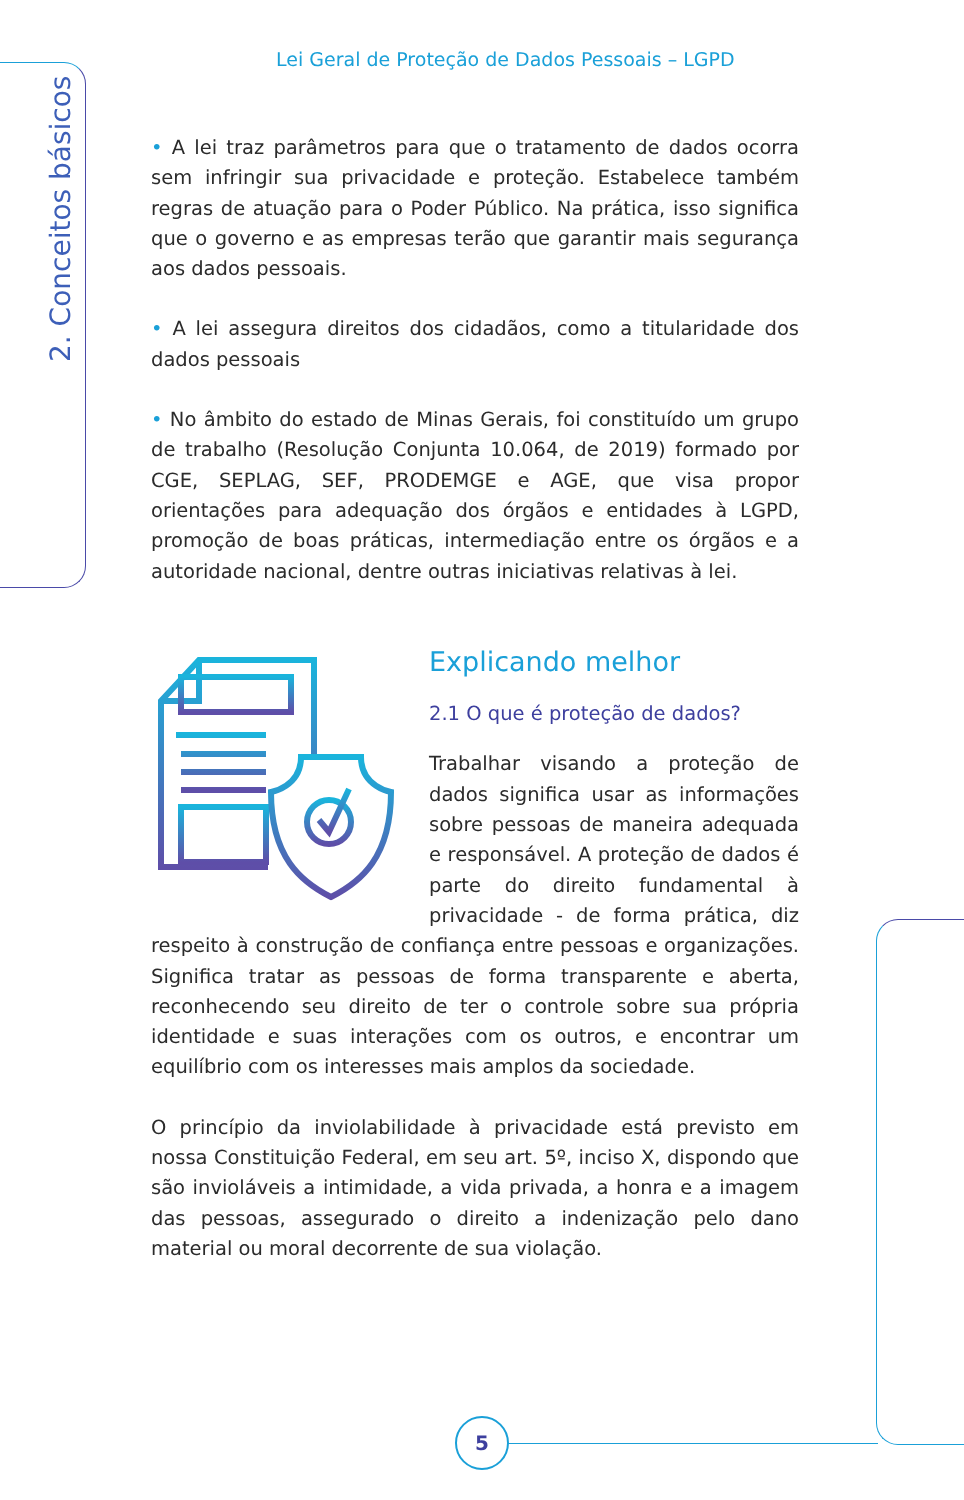Lei Geral de Proteção de Dados Pessoais – LGPD
2. Conceitos básicos
• A lei traz parâmetros para que o tratamento de dados ocorra sem infringir sua privacidade e proteção. Estabelece também regras de atuação para o Poder Público. Na prática, isso significa que o governo e as empresas terão que garantir mais segurança aos dados pessoais.
• A lei assegura direitos dos cidadãos, como a titularidade dos dados pessoais
• No âmbito do estado de Minas Gerais, foi constituído um grupo de trabalho (Resolução Conjunta 10.064, de 2019) formado por CGE, SEPLAG, SEF, PRODEMGE e AGE, que visa propor orientações para adequação dos órgãos e entidades à LGPD, promoção de boas práticas, intermediação entre os órgãos e a autoridade nacional, dentre outras iniciativas relativas à lei.
Explicando melhor
2.1 O que é proteção de dados?
Trabalhar visando a proteção de dados significa usar as informações sobre pessoas de maneira adequada e responsável. A proteção de dados é parte do direito fundamental à privacidade - de forma prática, diz respeito à construção de confiança entre pessoas e organizações. Significa tratar as pessoas de forma transparente e aberta, reconhecendo seu direito de ter o controle sobre sua própria identidade e suas interações com os outros, e encontrar um equilíbrio com os interesses mais amplos da sociedade.
O princípio da inviolabilidade à privacidade está previsto em nossa Constituição Federal, em seu art. 5º, inciso X, dispondo que são invioláveis a intimidade, a vida privada, a honra e a imagem das pessoas, assegurado o direito a indenização pelo dano material ou moral decorrente de sua violação.
5